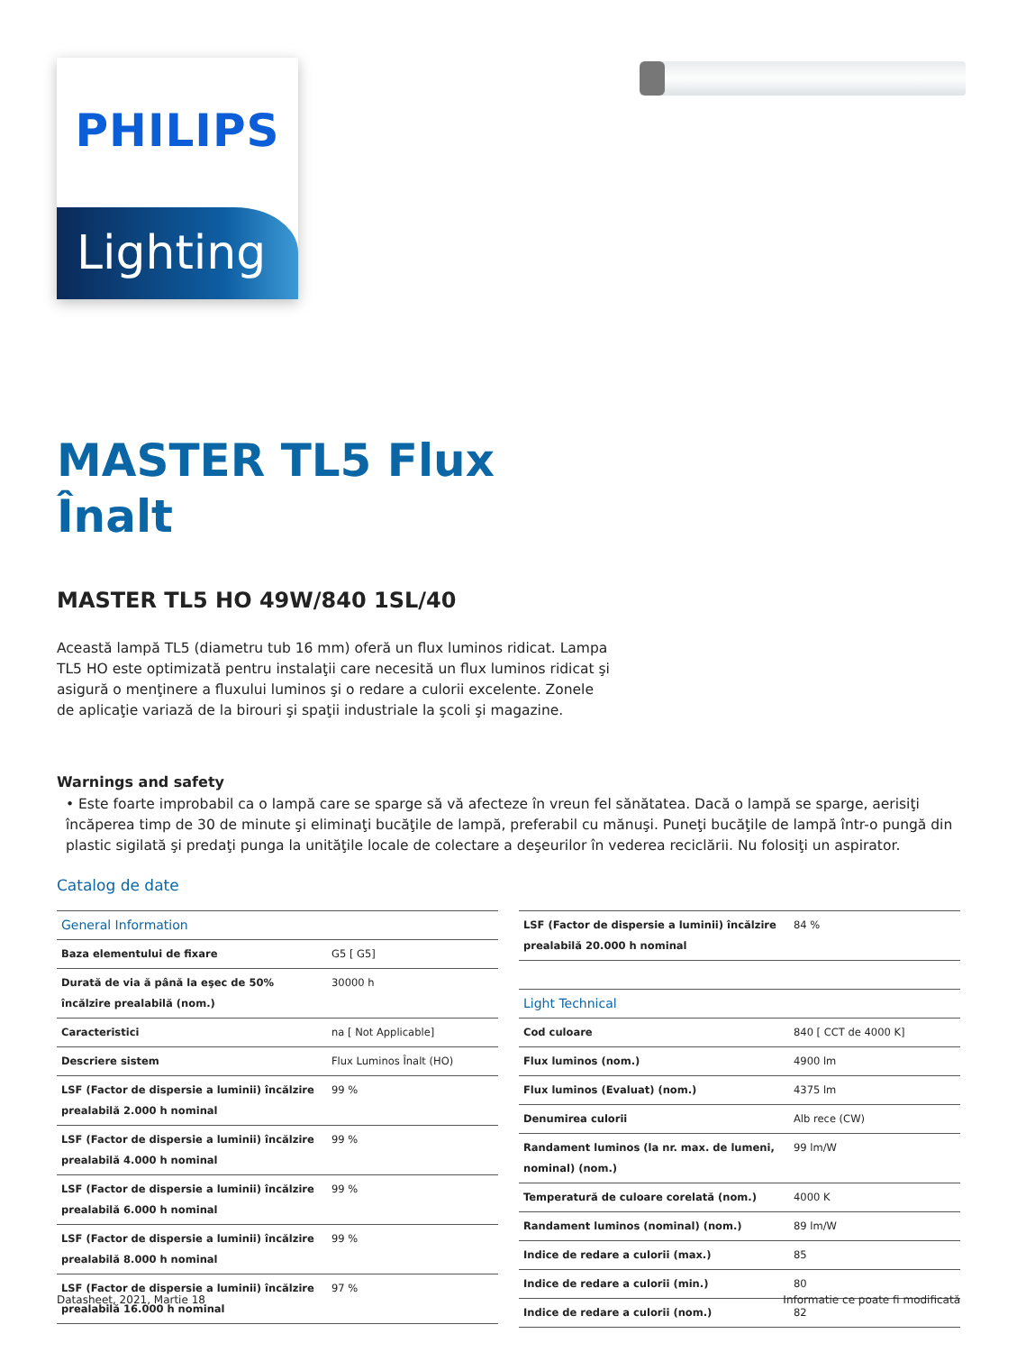PHILIPS
Lighting
MASTER TL5 Flux
Înalt
MASTER TL5 HO 49W/840 1SL/40
Această lampă TL5 (diametru tub 16 mm) oferă un flux luminos ridicat. Lampa TL5 HO este optimizată pentru instalaţii care necesită un flux luminos ridicat şi asigură o menţinere a fluxului luminos şi o redare a culorii excelente. Zonele de aplicaţie variază de la birouri şi spaţii industriale la şcoli şi magazine.
Warnings and safety
• Este foarte improbabil ca o lampă care se sparge să vă afecteze în vreun fel sănătatea. Dacă o lampă se sparge, aerisiţi încăperea timp de 30 de minute şi eliminaţi bucăţile de lampă, preferabil cu mănuşi. Puneţi bucăţile de lampă într-o pungă din plastic sigilată şi predaţi punga la unităţile locale de colectare a deşeurilor în vederea reciclării. Nu folosiţi un aspirator.
Catalog de date
| General Information | |
| Baza elementului de fixare | G5 [ G5] |
| Durată de via ă până la eşec de 50% încălzire prealabilă (nom.) | 30000 h |
| Caracteristici | na [ Not Applicable] |
| Descriere sistem | Flux Luminos Înalt (HO) |
| LSF (Factor de dispersie a luminii) încălzire prealabilă 2.000 h nominal | 99 % |
| LSF (Factor de dispersie a luminii) încălzire prealabilă 4.000 h nominal | 99 % |
| LSF (Factor de dispersie a luminii) încălzire prealabilă 6.000 h nominal | 99 % |
| LSF (Factor de dispersie a luminii) încălzire prealabilă 8.000 h nominal | 99 % |
| LSF (Factor de dispersie a luminii) încălzire prealabilă 16.000 h nominal | 97 % |
| LSF (Factor de dispersie a luminii) încălzire prealabilă 20.000 h nominal | 84 % |
| Light Technical | |
| Cod culoare | 840 [ CCT de 4000 K] |
| Flux luminos (nom.) | 4900 lm |
| Flux luminos (Evaluat) (nom.) | 4375 lm |
| Denumirea culorii | Alb rece (CW) |
| Randament luminos (la nr. max. de lumeni, nominal) (nom.) | 99 lm/W |
| Temperatură de culoare corelată (nom.) | 4000 K |
| Randament luminos (nominal) (nom.) | 89 lm/W |
| Indice de redare a culorii (max.) | 85 |
| Indice de redare a culorii (min.) | 80 |
| Indice de redare a culorii (nom.) | 82 |
Datasheet, 2021, Martie 18 Informatie ce poate fi modificată